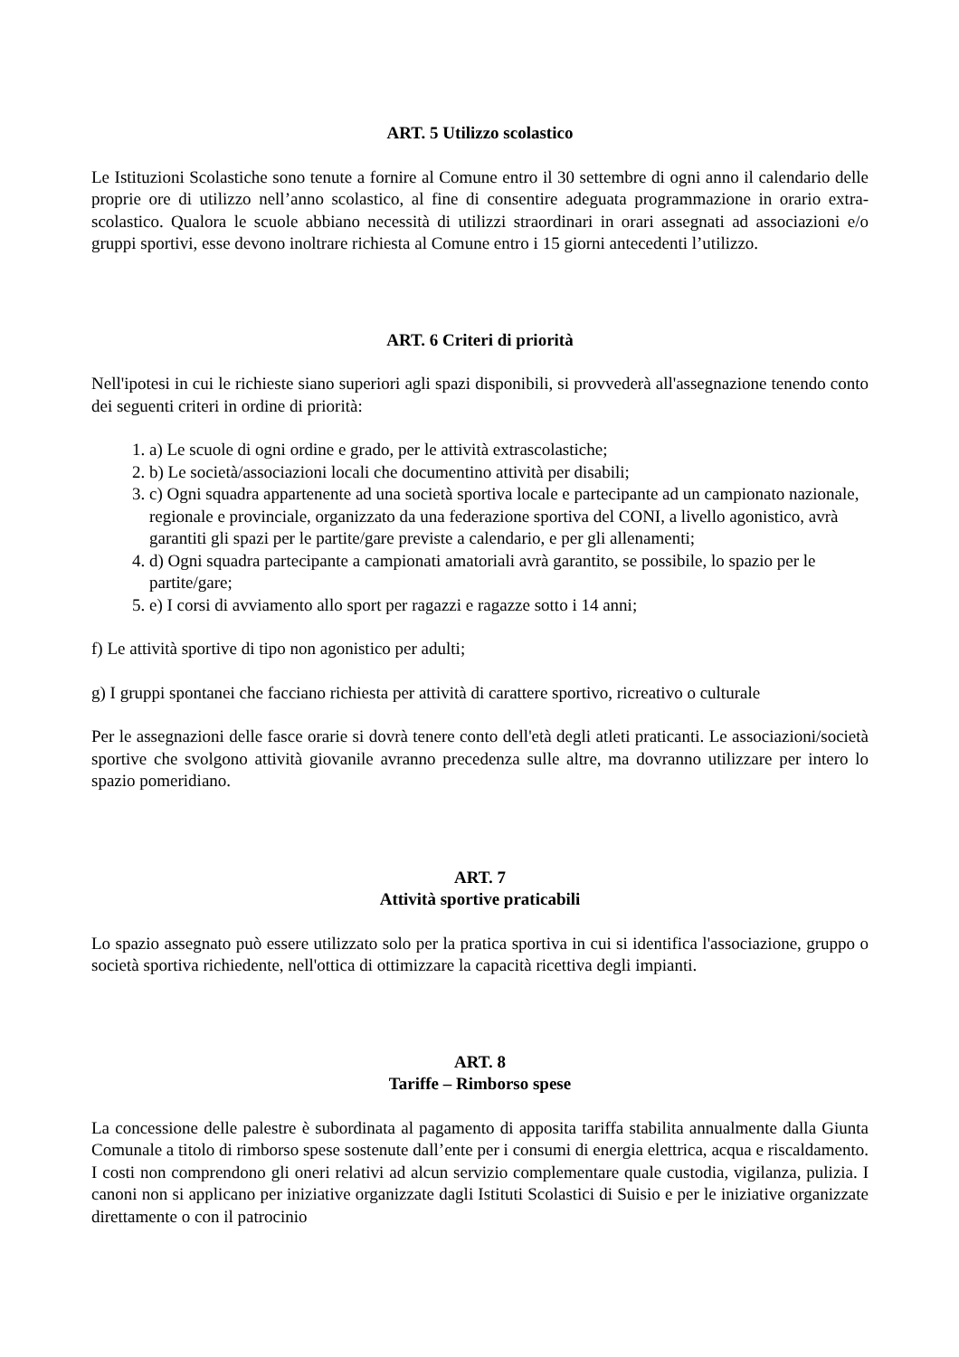ART. 5 Utilizzo scolastico
Le Istituzioni Scolastiche sono tenute a fornire al Comune entro il 30 settembre di ogni anno il calendario delle proprie ore di utilizzo nell’anno scolastico, al fine di consentire adeguata programmazione in orario extra-scolastico. Qualora le scuole abbiano necessità di utilizzi straordinari in orari assegnati ad associazioni e/o gruppi sportivi, esse devono inoltrare richiesta al Comune entro i 15 giorni antecedenti l’utilizzo.
ART. 6 Criteri di priorità
Nell'ipotesi in cui le richieste siano superiori agli spazi disponibili, si provvederà all'assegnazione tenendo conto dei seguenti criteri in ordine di priorità:
1. a) Le scuole di ogni ordine e grado, per le attività extrascolastiche;
2. b) Le società/associazioni locali che documentino attività per disabili;
3. c) Ogni squadra appartenente ad una società sportiva locale e partecipante ad un campionato nazionale, regionale e provinciale, organizzato da una federazione sportiva del CONI, a livello agonistico, avrà garantiti gli spazi per le partite/gare previste a calendario, e per gli allenamenti;
4. d) Ogni squadra partecipante a campionati amatoriali avrà garantito, se possibile, lo spazio per le partite/gare;
5. e) I corsi di avviamento allo sport per ragazzi e ragazze sotto i 14 anni;
f) Le attività sportive di tipo non agonistico per adulti;
g) I gruppi spontanei che facciano richiesta per attività di carattere sportivo, ricreativo o culturale
Per le assegnazioni delle fasce orarie si dovrà tenere conto dell'età degli atleti praticanti. Le associazioni/società sportive che svolgono attività giovanile avranno precedenza sulle altre, ma dovranno utilizzare per intero lo spazio pomeridiano.
ART. 7
Attività sportive praticabili
Lo spazio assegnato può essere utilizzato solo per la pratica sportiva in cui si identifica l'associazione, gruppo o società sportiva richiedente, nell'ottica di ottimizzare la capacità ricettiva degli impianti.
ART. 8
Tariffe – Rimborso spese
La concessione delle palestre è subordinata al pagamento di apposita tariffa stabilita annualmente dalla Giunta Comunale a titolo di rimborso spese sostenute dall’ente per i consumi di energia elettrica, acqua e riscaldamento. I costi non comprendono gli oneri relativi ad alcun servizio complementare quale custodia, vigilanza, pulizia. I canoni non si applicano per iniziative organizzate dagli Istituti Scolastici di Suisio e per le iniziative organizzate direttamente o con il patrocinio